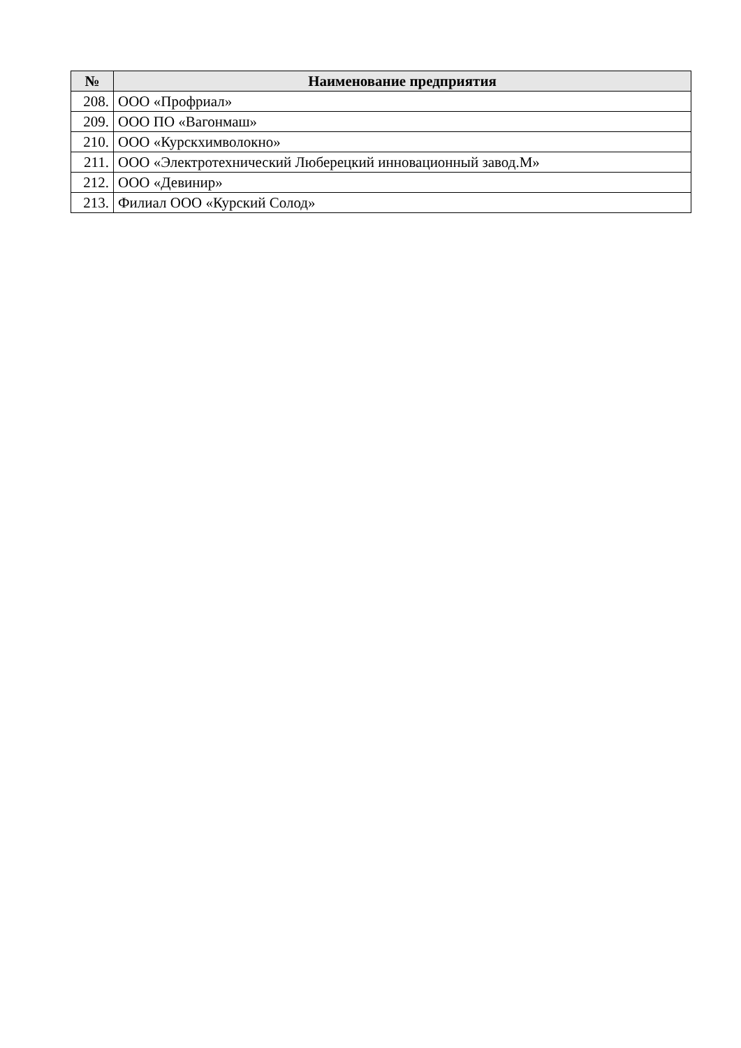| № | Наименование предприятия |
| --- | --- |
| 208. | ООО «Профриал» |
| 209. | ООО ПО «Вагонмаш» |
| 210. | ООО «Курскхимволокно» |
| 211. | ООО «Электротехнический Люберецкий инновационный завод.М» |
| 212. | ООО «Девинир» |
| 213. | Филиал ООО «Курский Солод» |